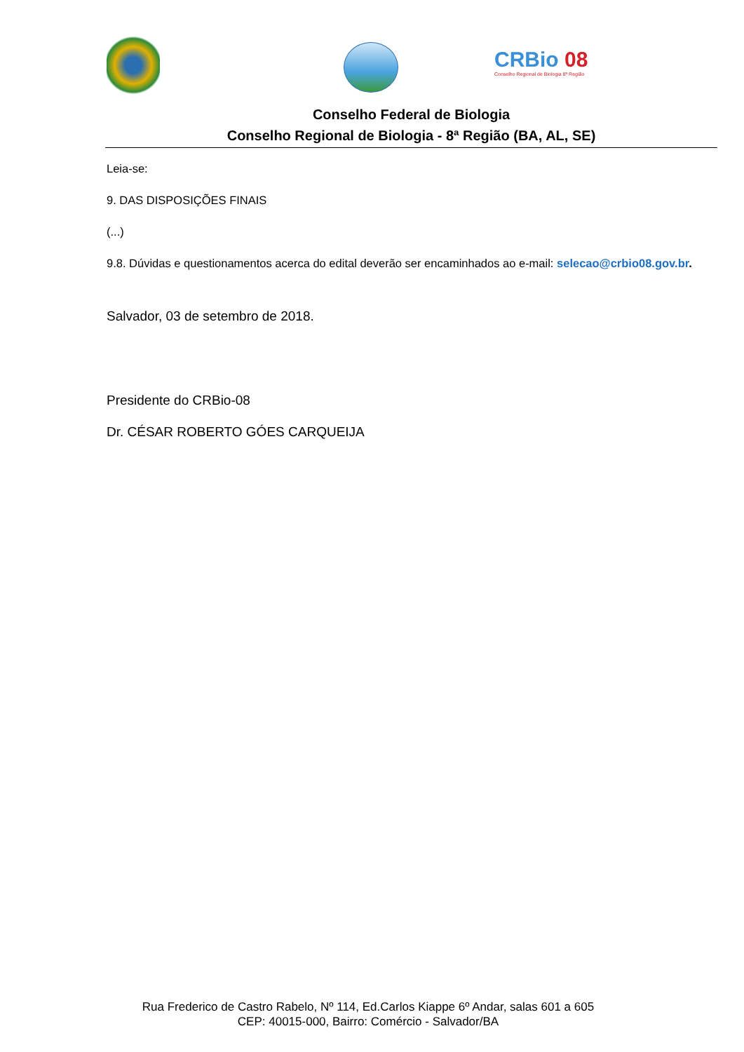CRBio 08
Conselho Regional de Biologia 8ª Região
Conselho Federal de Biologia
Conselho Regional de Biologia - 8ª Região (BA, AL, SE)
Leia-se:
9. DAS DISPOSIÇÕES FINAIS
(...)
9.8. Dúvidas e questionamentos acerca do edital deverão ser encaminhados ao e-mail: selecao@crbio08.gov.br.
Salvador, 03 de setembro de 2018.
Presidente do CRBio-08
Dr. CÉSAR ROBERTO GÓES CARQUEIJA
Rua Frederico de Castro Rabelo, Nº 114, Ed.Carlos Kiappe 6º Andar, salas 601 a 605
CEP: 40015-000, Bairro: Comércio - Salvador/BA